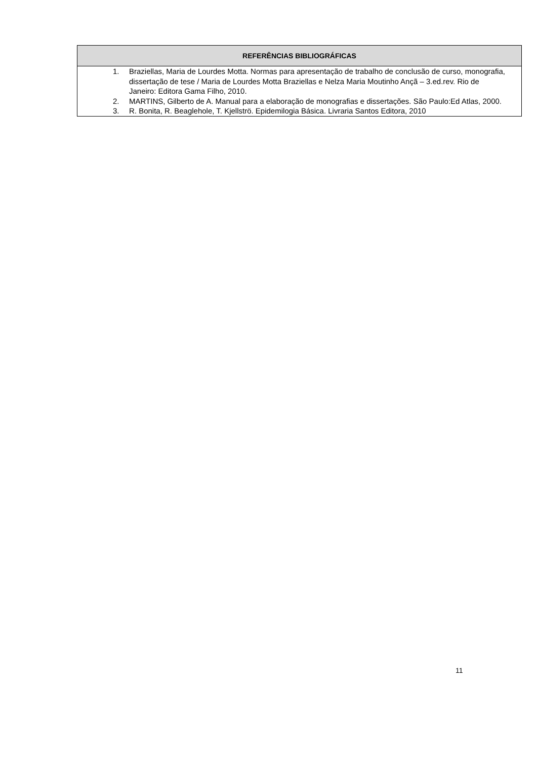| REFERÊNCIAS BIBLIOGRÁFICAS |
| --- |
| 1. Braziellas, Maria de Lourdes Motta. Normas para apresentação de trabalho de conclusão de curso, monografia, dissertação de tese / Maria de Lourdes Motta Braziellas e Nelza Maria Moutinho Ançã – 3.ed.rev. Rio de Janeiro: Editora Gama Filho, 2010. 2. MARTINS, Gilberto de A. Manual para a elaboração de monografias e dissertações. São Paulo:Ed Atlas, 2000. 3. R. Bonita, R. Beaglehole, T. Kjellströ. Epidemilogia Básica. Livraria Santos Editora, 2010 |
11